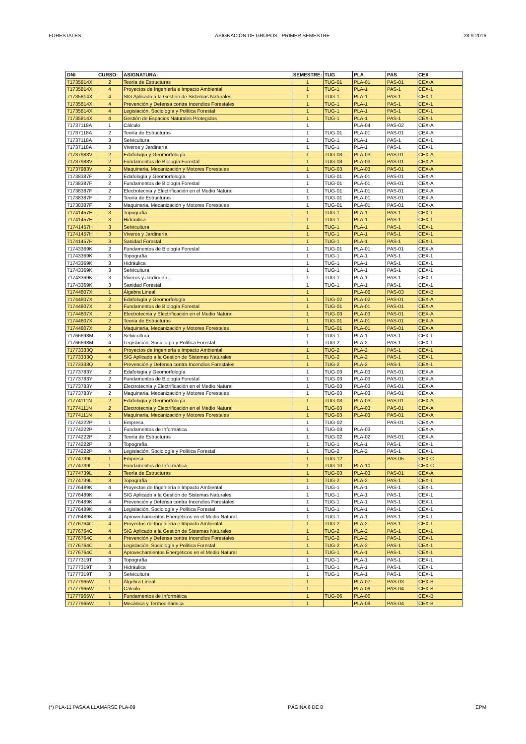FORESTALES ASIGNACIÓN DE GRUPOS - PRIMER SEMESTRE 28-9-2016
| DNI | CURSO: | ASIGNATURA: | SEMESTRE: | TUG | PLA | PAS | CEX |
| --- | --- | --- | --- | --- | --- | --- | --- |
| 71735814X | 2 | Teoría de Estructuras | 1 | TUG-01 | PLA-01 | PAS-01 | CEX-A |
| 71735814X | 4 | Proyectos de Ingeniería e Impacto Ambiental | 1 | TUG-1 | PLA-1 | PAS-1 | CEX-1 |
| 71735814X | 4 | SIG Aplicado a la Gestión de Sistemas Naturales | 1 | TUG-1 | PLA-1 | PAS-1 | CEX-1 |
| 71735814X | 4 | Prevención y Defensa contra Incendios Forestales | 1 | TUG-1 | PLA-1 | PAS-1 | CEX-1 |
| 71735814X | 4 | Legislación, Sociología y Política Forestal | 1 | TUG-1 | PLA-1 | PAS-1 | CEX-1 |
| 71735814X | 4 | Gestión de Espacios Naturales Protegidos | 1 | TUG-1 | PLA-1 | PAS-1 | CEX-1 |
| 71737118A | 1 | Cálculo | 1 | | PLA-04 | PAS-02 | CEX-A |
| 71737118A | 2 | Teoría de Estructuras | 1 | TUG-01 | PLA-01 | PAS-01 | CEX-A |
| 71737118A | 3 | Selvicultura | 1 | TUG-1 | PLA-1 | PAS-1 | CEX-1 |
| 71737118A | 3 | Viveros y Jardinería | 1 | TUG-1 | PLA-1 | PAS-1 | CEX-1 |
| 71737983V | 2 | Edafología y Geomorfología | 1 | TUG-03 | PLA-03 | PAS-01 | CEX-A |
| 71737983V | 2 | Fundamentos de Biología Forestal | 1 | TUG-03 | PLA-03 | PAS-01 | CEX-A |
| 71737983V | 2 | Maquinaria, Mecanización y Motores Forestales | 1 | TUG-03 | PLA-03 | PAS-01 | CEX-A |
| 71738387F | 2 | Edafología y Geomorfología | 1 | TUG-01 | PLA-01 | PAS-01 | CEX-A |
| 71738387F | 2 | Fundamentos de Biología Forestal | 1 | TUG-01 | PLA-01 | PAS-01 | CEX-A |
| 71738387F | 2 | Electrotecnia y Electrificación en el Medio Natural | 1 | TUG-01 | PLA-01 | PAS-01 | CEX-A |
| 71738387F | 2 | Teoría de Estructuras | 1 | TUG-01 | PLA-01 | PAS-01 | CEX-A |
| 71738387F | 2 | Maquinaria, Mecanización y Motores Forestales | 1 | TUG-01 | PLA-01 | PAS-01 | CEX-A |
| 71741457H | 3 | Topografía | 1 | TUG-1 | PLA-1 | PAS-1 | CEX-1 |
| 71741457H | 3 | Hidráulica | 1 | TUG-1 | PLA-1 | PAS-1 | CEX-1 |
| 71741457H | 3 | Selvicultura | 1 | TUG-1 | PLA-1 | PAS-1 | CEX-1 |
| 71741457H | 3 | Viveros y Jardinería | 1 | TUG-1 | PLA-1 | PAS-1 | CEX-1 |
| 71741457H | 3 | Sanidad Forestal | 1 | TUG-1 | PLA-1 | PAS-1 | CEX-1 |
| 71743369K | 2 | Fundamentos de Biología Forestal | 1 | TUG-01 | PLA-01 | PAS-01 | CEX-A |
| 71743369K | 3 | Topografía | 1 | TUG-1 | PLA-1 | PAS-1 | CEX-1 |
| 71743369K | 3 | Hidráulica | 1 | TUG-1 | PLA-1 | PAS-1 | CEX-1 |
| 71743369K | 3 | Selvicultura | 1 | TUG-1 | PLA-1 | PAS-1 | CEX-1 |
| 71743369K | 3 | Viveros y Jardinería | 1 | TUG-1 | PLA-1 | PAS-1 | CEX-1 |
| 71743369K | 3 | Sanidad Forestal | 1 | TUG-1 | PLA-1 | PAS-1 | CEX-1 |
| 71744807X | 1 | Álgebra Lineal | 1 | | PLA-06 | PAS-03 | CEX-B |
| 71744807X | 2 | Edafología y Geomorfología | 1 | TUG-02 | PLA-02 | PAS-01 | CEX-A |
| 71744807X | 2 | Fundamentos de Biología Forestal | 1 | TUG-01 | PLA-01 | PAS-01 | CEX-A |
| 71744807X | 2 | Electrotecnia y Electrificación en el Medio Natural | 1 | TUG-03 | PLA-03 | PAS-01 | CEX-A |
| 71744807X | 2 | Teoría de Estructuras | 1 | TUG-01 | PLA-01 | PAS-01 | CEX-A |
| 71744807X | 2 | Maquinaria, Mecanización y Motores Forestales | 1 | TUG-01 | PLA-01 | PAS-01 | CEX-A |
| 71766698M | 3 | Selvicultura | 1 | TUG-1 | PLA-1 | PAS-1 | CEX-1 |
| 71766698M | 4 | Legislación, Sociología y Política Forestal | 1 | TUG-2 | PLA-2 | PAS-1 | CEX-1 |
| 71773333Q | 4 | Proyectos de Ingeniería e Impacto Ambiental | 1 | TUG-2 | PLA-2 | PAS-1 | CEX-1 |
| 71773333Q | 4 | SIG Aplicado a la Gestión de Sistemas Naturales | 1 | TUG-2 | PLA-2 | PAS-1 | CEX-1 |
| 71773333Q | 4 | Prevención y Defensa contra Incendios Forestales | 1 | TUG-2 | PLA-2 | PAS-1 | CEX-1 |
| 71773783Y | 2 | Edafología y Geomorfología | 1 | TUG-03 | PLA-03 | PAS-01 | CEX-A |
| 71773783Y | 2 | Fundamentos de Biología Forestal | 1 | TUG-03 | PLA-03 | PAS-01 | CEX-A |
| 71773783Y | 2 | Electrotecnia y Electrificación en el Medio Natural | 1 | TUG-03 | PLA-03 | PAS-01 | CEX-A |
| 71773783Y | 2 | Maquinaria, Mecanización y Motores Forestales | 1 | TUG-03 | PLA-03 | PAS-01 | CEX-A |
| 71774111N | 2 | Edafología y Geomorfología | 1 | TUG-03 | PLA-03 | PAS-01 | CEX-A |
| 71774111N | 2 | Electrotecnia y Electrificación en el Medio Natural | 1 | TUG-03 | PLA-03 | PAS-01 | CEX-A |
| 71774111N | 2 | Maquinaria, Mecanización y Motores Forestales | 1 | TUG-03 | PLA-03 | PAS-01 | CEX-A |
| 71774222P | 1 | Empresa | 1 | TUG-02 | | PAS-01 | CEX-A |
| 71774222P | 1 | Fundamentos de Informática | 1 | TUG-03 | PLA-03 | | CEX-A |
| 71774222P | 2 | Teoría de Estructuras | 1 | TUG-02 | PLA-02 | PAS-01 | CEX-A |
| 71774222P | 3 | Topografía | 1 | TUG-1 | PLA-1 | PAS-1 | CEX-1 |
| 71774222P | 4 | Legislación, Sociología y Política Forestal | 1 | TUG-2 | PLA-2 | PAS-1 | CEX-1 |
| 71774739L | 1 | Empresa | 1 | TUG-12 | | PAS-05 | CEX-C |
| 71774739L | 1 | Fundamentos de Informática | 1 | TUG-10 | PLA-10 | | CEX-C |
| 71774739L | 2 | Teoría de Estructuras | 1 | TUG-03 | PLA-03 | PAS-01 | CEX-A |
| 71774739L | 3 | Topografía | 1 | TUG-2 | PLA-2 | PAS-1 | CEX-1 |
| 71776489K | 4 | Proyectos de Ingeniería e Impacto Ambiental | 1 | TUG-1 | PLA-1 | PAS-1 | CEX-1 |
| 71776489K | 4 | SIG Aplicado a la Gestión de Sistemas Naturales | 1 | TUG-1 | PLA-1 | PAS-1 | CEX-1 |
| 71776489K | 4 | Prevención y Defensa contra Incendios Forestales | 1 | TUG-1 | PLA-1 | PAS-1 | CEX-1 |
| 71776489K | 4 | Legislación, Sociología y Política Forestal | 1 | TUG-1 | PLA-1 | PAS-1 | CEX-1 |
| 71776489K | 4 | Aprovechamientos Energéticos en el Medio Natural | 1 | TUG-1 | PLA-1 | PAS-1 | CEX-1 |
| 71776764C | 4 | Proyectos de Ingeniería e Impacto Ambiental | 1 | TUG-2 | PLA-2 | PAS-1 | CEX-1 |
| 71776764C | 4 | SIG Aplicado a la Gestión de Sistemas Naturales | 1 | TUG-2 | PLA-2 | PAS-1 | CEX-1 |
| 71776764C | 4 | Prevención y Defensa contra Incendios Forestales | 1 | TUG-2 | PLA-2 | PAS-1 | CEX-1 |
| 71776764C | 4 | Legislación, Sociología y Política Forestal | 1 | TUG-2 | PLA-2 | PAS-1 | CEX-1 |
| 71776764C | 4 | Aprovechamientos Energéticos en el Medio Natural | 1 | TUG-1 | PLA-1 | PAS-1 | CEX-1 |
| 71777319T | 3 | Topografía | 1 | TUG-1 | PLA-1 | PAS-1 | CEX-1 |
| 71777319T | 3 | Hidráulica | 1 | TUG-1 | PLA-1 | PAS-1 | CEX-1 |
| 71777319T | 3 | Selvicultura | 1 | TUG-1 | PLA-1 | PAS-1 | CEX-1 |
| 71777965W | 1 | Álgebra Lineal | 1 | | PLA-07 | PAS-03 | CEX-B |
| 71777965W | 1 | Cálculo | 1 | | PLA-09 | PAS-04 | CEX-B |
| 71777965W | 1 | Fundamentos de Informática | 1 | TUG-06 | PLA-06 | | CEX-B |
| 71777965W | 1 | Mecánica y Termodinámica | 1 | | PLA-09 | PAS-04 | CEX-B |
(*) PLA-11 PASA A LLAMARSE PLA-09 PÁGINA 6 DE 8 EPM